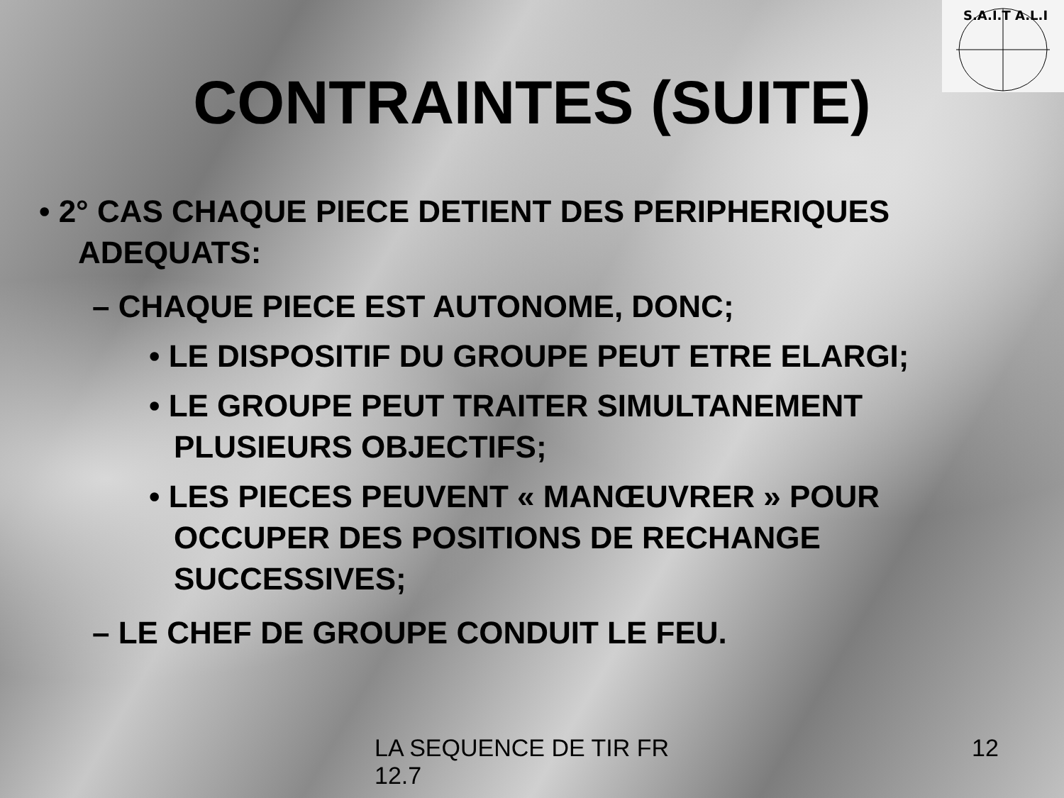S.A.I.T A.L.I
CONTRAINTES (SUITE)
• 2° CAS CHAQUE PIECE DETIENT DES PERIPHERIQUES ADEQUATS:
– CHAQUE PIECE EST AUTONOME, DONC;
• LE DISPOSITIF DU GROUPE PEUT ETRE ELARGI;
• LE GROUPE PEUT TRAITER SIMULTANEMENT PLUSIEURS OBJECTIFS;
• LES PIECES PEUVENT « MANŒUVRER » POUR OCCUPER DES POSITIONS DE RECHANGE SUCCESSIVES;
– LE CHEF DE GROUPE CONDUIT LE FEU.
LA SEQUENCE DE TIR FR 12.7
12